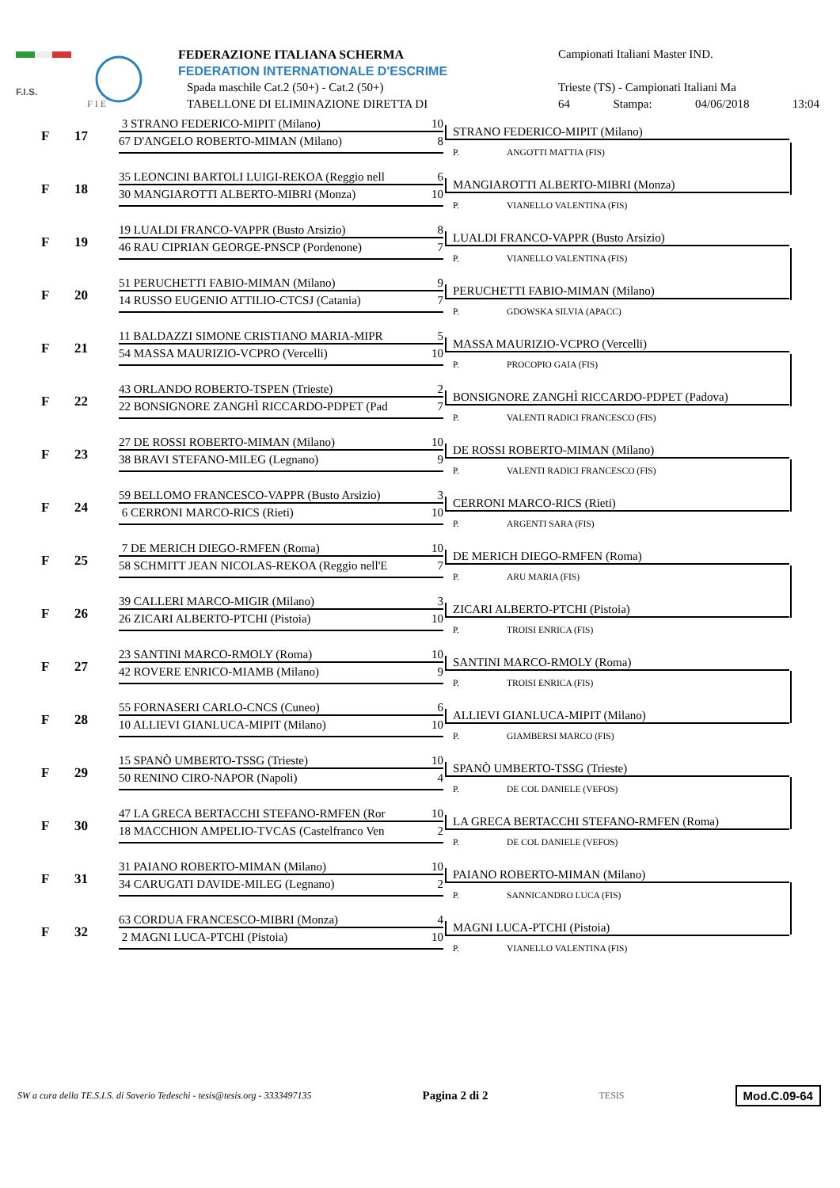F.I.S.
F I E
FEDERAZIONE ITALIANA SCHERMA
FEDERATION INTERNATIONALE D'ESCRIME
Spada maschile Cat.2 (50+) - Cat.2 (50+)
TABELLONE DI ELIMINAZIONE DIRETTA DI
Campionati Italiani Master IND.
Trieste (TS) - Campionati Italiani Ma
64 Stampa: 04/06/2018 13:04
F 17
3 STRANO FEDERICO-MIPIT (Milano) 10
67 D'ANGELO ROBERTO-MIMAN (Milano) 8
STRANO FEDERICO-MIPIT (Milano)
P. ANGOTTI MATTIA (FIS)
F 18
35 LEONCINI BARTOLI LUIGI-REKOA (Reggio nell 6
30 MANGIAROTTI ALBERTO-MIBRI (Monza) 10
MANGIAROTTI ALBERTO-MIBRI (Monza)
P. VIANELLO VALENTINA (FIS)
F 19
19 LUALDI FRANCO-VAPPR (Busto Arsizio) 8
46 RAU CIPRIAN GEORGE-PNSCP (Pordenone) 7
LUALDI FRANCO-VAPPR (Busto Arsizio)
P. VIANELLO VALENTINA (FIS)
F 20
51 PERUCHETTI FABIO-MIMAN (Milano) 9
14 RUSSO EUGENIO ATTILIO-CTCSJ (Catania) 7
PERUCHETTI FABIO-MIMAN (Milano)
P. GDOWSKA SILVIA (APACC)
F 21
11 BALDAZZI SIMONE CRISTIANO MARIA-MIPR 5
54 MASSA MAURIZIO-VCPRO (Vercelli) 10
MASSA MAURIZIO-VCPRO (Vercelli)
P. PROCOPIO GAIA (FIS)
F 22
43 ORLANDO ROBERTO-TSPEN (Trieste) 2
22 BONSIGNORE ZANGHÌ RICCARDO-PDPET (Pad 7
BONSIGNORE ZANGHÌ RICCARDO-PDPET (Padova)
P. VALENTI RADICI FRANCESCO (FIS)
F 23
27 DE ROSSI ROBERTO-MIMAN (Milano) 10
38 BRAVI STEFANO-MILEG (Legnano) 9
DE ROSSI ROBERTO-MIMAN (Milano)
P. VALENTI RADICI FRANCESCO (FIS)
F 24
59 BELLOMO FRANCESCO-VAPPR (Busto Arsizio) 3
6 CERRONI MARCO-RICS (Rieti) 10
CERRONI MARCO-RICS (Rieti)
P. ARGENTI SARA (FIS)
F 25
7 DE MERICH DIEGO-RMFEN (Roma) 10
58 SCHMITT JEAN NICOLAS-REKOA (Reggio nell'E 7
DE MERICH DIEGO-RMFEN (Roma)
P. ARU MARIA (FIS)
F 26
39 CALLERI MARCO-MIGIR (Milano) 3
26 ZICARI ALBERTO-PTCHI (Pistoia) 10
ZICARI ALBERTO-PTCHI (Pistoia)
P. TROISI ENRICA (FIS)
F 27
23 SANTINI MARCO-RMOLY (Roma) 10
42 ROVERE ENRICO-MIAMB (Milano) 9
SANTINI MARCO-RMOLY (Roma)
P. TROISI ENRICA (FIS)
F 28
55 FORNASERI CARLO-CNCS (Cuneo) 6
10 ALLIEVI GIANLUCA-MIPIT (Milano) 10
ALLIEVI GIANLUCA-MIPIT (Milano)
P. GIAMBERSI MARCO (FIS)
F 29
15 SPANÒ UMBERTO-TSSG (Trieste) 10
50 RENINO CIRO-NAPOR (Napoli) 4
SPANÒ UMBERTO-TSSG (Trieste)
P. DE COL DANIELE (VEFOS)
F 30
47 LA GRECA BERTACCHI STEFANO-RMFEN (Ror 10
18 MACCHION AMPELIO-TVCAS (Castelfranco Ven 2
LA GRECA BERTACCHI STEFANO-RMFEN (Roma)
P. DE COL DANIELE (VEFOS)
F 31
31 PAIANO ROBERTO-MIMAN (Milano) 10
34 CARUGATI DAVIDE-MILEG (Legnano) 2
PAIANO ROBERTO-MIMAN (Milano)
P. SANNICANDRO LUCA (FIS)
F 32
63 CORDUA FRANCESCO-MIBRI (Monza) 4
2 MAGNI LUCA-PTCHI (Pistoia) 10
MAGNI LUCA-PTCHI (Pistoia)
P. VIANELLO VALENTINA (FIS)
SW a cura della TE.S.I.S. di Saverio Tedeschi - tesis@tesis.org - 3333497135 Pagina 2 di 2 TESIS Mod.C.09-64